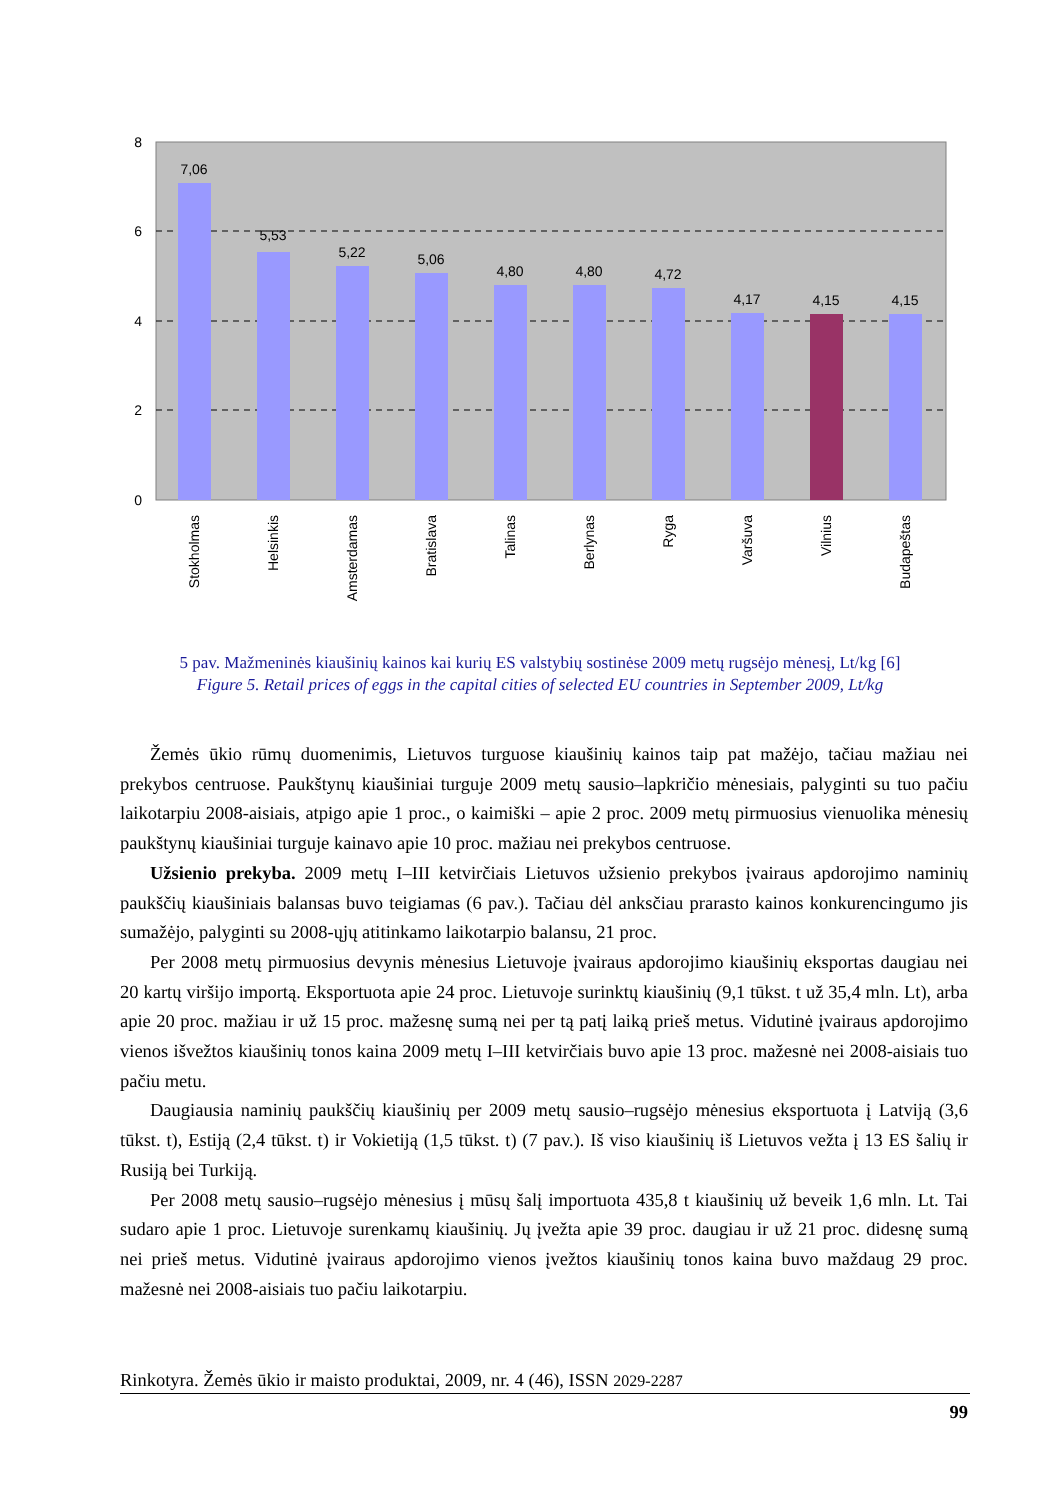8
6
4
2
0
7,06
5,53
5,22
5,06
4,80
4,80
4,72
4,17
4,15
4,15
Stokholmas
Helsinkis
Amsterdamas
Bratislava
Talinas
Berlynas
Ryga
Varšuva
Vilnius
Budapeštas
5 pav. Mažmeninės kiaušinių kainos kai kurių ES valstybių sostinėse 2009 metų rugsėjo mėnesį, Lt/kg [6]
Figure 5. Retail prices of eggs in the capital cities of selected EU countries in September 2009, Lt/kg
Žemės ūkio rūmų duomenimis, Lietuvos turguose kiaušinių kainos taip pat mažėjo, tačiau mažiau nei prekybos centruose. Paukštynų kiaušiniai turguje 2009 metų sausio–lapkričio mėnesiais, palyginti su tuo pačiu laikotarpiu 2008-aisiais, atpigo apie 1 proc., o kaimiški – apie 2 proc. 2009 metų pirmuosius vienuolika mėnesių paukštynų kiaušiniai turguje kainavo apie 10 proc. mažiau nei prekybos centruose.
Užsienio prekyba. 2009 metų I–III ketvirčiais Lietuvos užsienio prekybos įvairaus apdorojimo naminių paukščių kiaušiniais balansas buvo teigiamas (6 pav.). Tačiau dėl anksčiau prarasto kainos konkurencingumo jis sumažėjo, palyginti su 2008-ųjų atitinkamo laikotarpio balansu, 21 proc.
Per 2008 metų pirmuosius devynis mėnesius Lietuvoje įvairaus apdorojimo kiaušinių eksportas daugiau nei 20 kartų viršijo importą. Eksportuota apie 24 proc. Lietuvoje surinktų kiaušinių (9,1 tūkst. t už 35,4 mln. Lt), arba apie 20 proc. mažiau ir už 15 proc. mažesnę sumą nei per tą patį laiką prieš metus. Vidutinė įvairaus apdorojimo vienos išvežtos kiaušinių tonos kaina 2009 metų I–III ketvirčiais buvo apie 13 proc. mažesnė nei 2008-aisiais tuo pačiu metu.
Daugiausia naminių paukščių kiaušinių per 2009 metų sausio–rugsėjo mėnesius eksportuota į Latviją (3,6 tūkst. t), Estiją (2,4 tūkst. t) ir Vokietiją (1,5 tūkst. t) (7 pav.). Iš viso kiaušinių iš Lietuvos vežta į 13 ES šalių ir Rusiją bei Turkiją.
Per 2008 metų sausio–rugsėjo mėnesius į mūsų šalį importuota 435,8 t kiaušinių už beveik 1,6 mln. Lt. Tai sudaro apie 1 proc. Lietuvoje surenkamų kiaušinių. Jų įvežta apie 39 proc. daugiau ir už 21 proc. didesnę sumą nei prieš metus. Vidutinė įvairaus apdorojimo vienos įvežtos kiaušinių tonos kaina buvo maždaug 29 proc. mažesnė nei 2008-aisiais tuo pačiu laikotarpiu.
Rinkotyra. Žemės ūkio ir maisto produktai, 2009, nr. 4 (46), ISSN 2029-2287
99